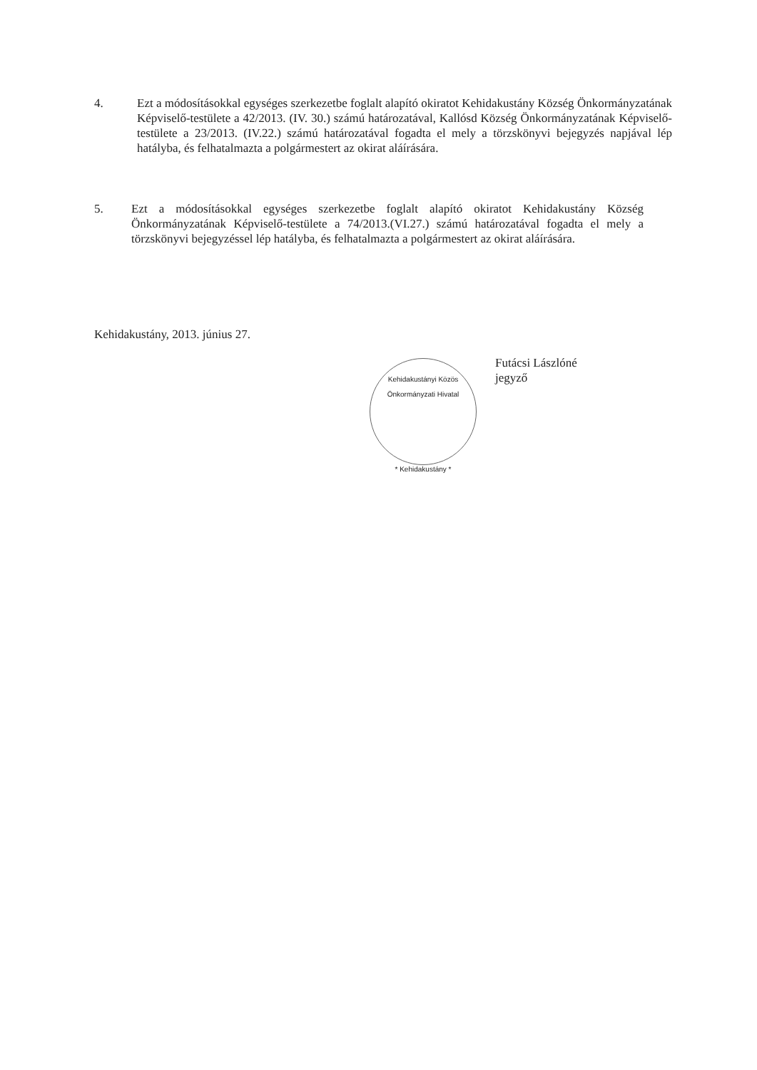4. Ezt a módosításokkal egységes szerkezetbe foglalt alapító okiratot Kehidakustány Község Önkormányzatának Képviselő-testülete a 42/2013. (IV. 30.) számú határozatával, Kallósd Község Önkormányzatának Képviselő-testülete a 23/2013. (IV.22.) számú határozatával fogadta el mely a törzskönyvi bejegyzés napjával lép hatályba, és felhatalmazta a polgármestert az okirat aláírására.
5. Ezt a módosításokkal egységes szerkezetbe foglalt alapító okiratot Kehidakustány Község Önkormányzatának Képviselő-testülete a 74/2013.(VI.27.) számú határozatával fogadta el mely a törzskönyvi bejegyzéssel lép hatályba, és felhatalmazta a polgármestert az okirat aláírására.
Kehidakustány, 2013. június 27.
Kehidakustányi Közös Önkormányzati Hivatal
* Kehidakustány *
Futácsi Lászlóné
jegyző